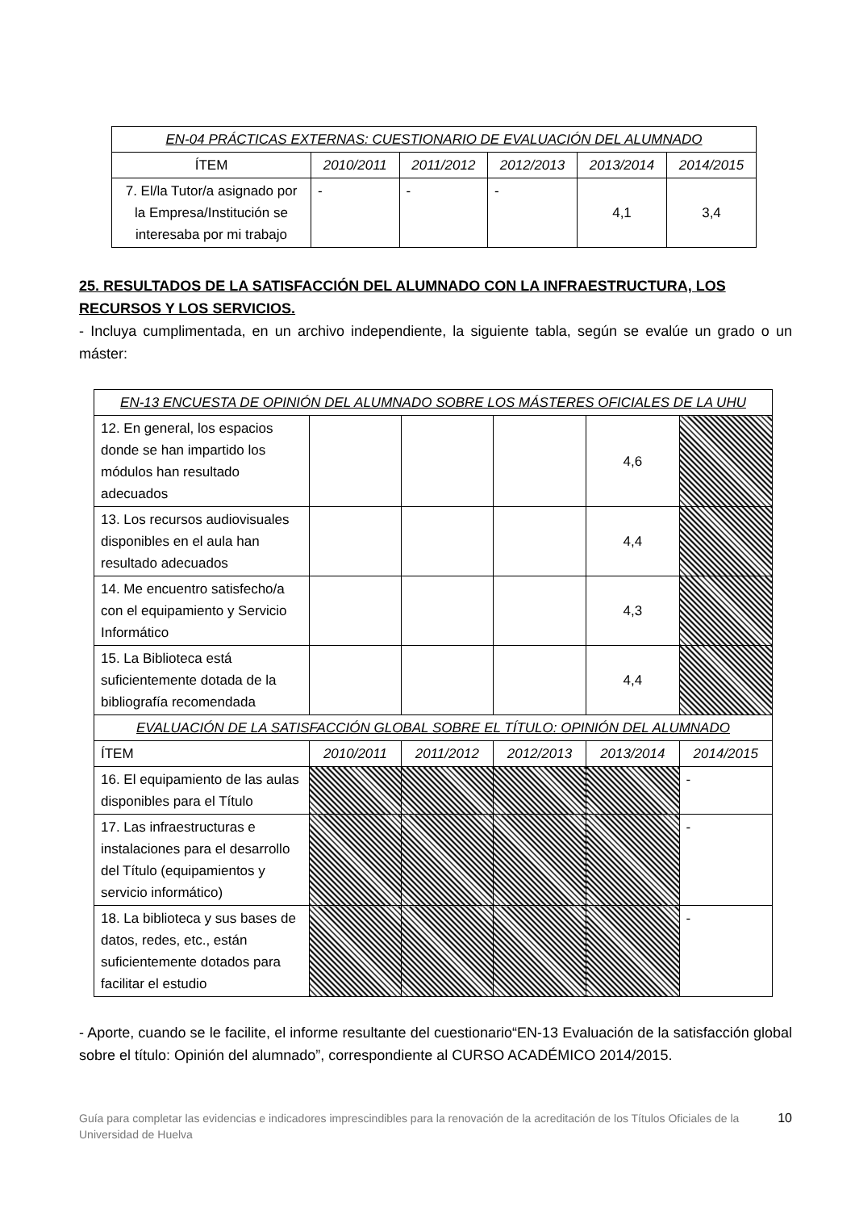| EN-04 PRÁCTICAS EXTERNAS: CUESTIONARIO DE EVALUACIÓN DEL ALUMNADO | | | | | |
| ÍTEM | 2010/2011 | 2011/2012 | 2012/2013 | 2013/2014 | 2014/2015 |
| 7. El/la Tutor/a asignado por la Empresa/Institución se interesaba por mi trabajo | - | - | - | 4,1 | 3,4 |
25. RESULTADOS DE LA SATISFACCIÓN DEL ALUMNADO CON LA INFRAESTRUCTURA, LOS RECURSOS Y LOS SERVICIOS.
- Incluya cumplimentada, en un archivo independiente, la siguiente tabla, según se evalúe un grado o un máster:
| EN-13 ENCUESTA DE OPINIÓN DEL ALUMNADO SOBRE LOS MÁSTERES OFICIALES DE LA UHU | | | | | |
| 12. En general, los espacios donde se han impartido los módulos han resultado adecuados | | | | 4,6 | |
| 13. Los recursos audiovisuales disponibles en el aula han resultado adecuados | | | | 4,4 | |
| 14. Me encuentro satisfecho/a con el equipamiento y Servicio Informático | | | | 4,3 | |
| 15. La Biblioteca está suficientemente dotada de la bibliografía recomendada | | | | 4,4 | |
| EVALUACIÓN DE LA SATISFACCIÓN GLOBAL SOBRE EL TÍTULO: OPINIÓN DEL ALUMNADO | | | | | |
| ÍTEM | 2010/2011 | 2011/2012 | 2012/2013 | 2013/2014 | 2014/2015 |
| 16. El equipamiento de las aulas disponibles para el Título | | | | | - |
| 17. Las infraestructuras e instalaciones para el desarrollo del Título (equipamientos y servicio informático) | | | | | - |
| 18. La biblioteca y sus bases de datos, redes, etc., están suficientemente dotados para facilitar el estudio | | | | | - |
- Aporte, cuando se le facilite, el informe resultante del cuestionario“EN-13 Evaluación de la satisfacción global sobre el título: Opinión del alumnado”, correspondiente al CURSO ACADÉMICO 2014/2015.
Guía para completar las evidencias e indicadores imprescindibles para la renovación de la acreditación de los Títulos Oficiales de la Universidad de Huelva
10